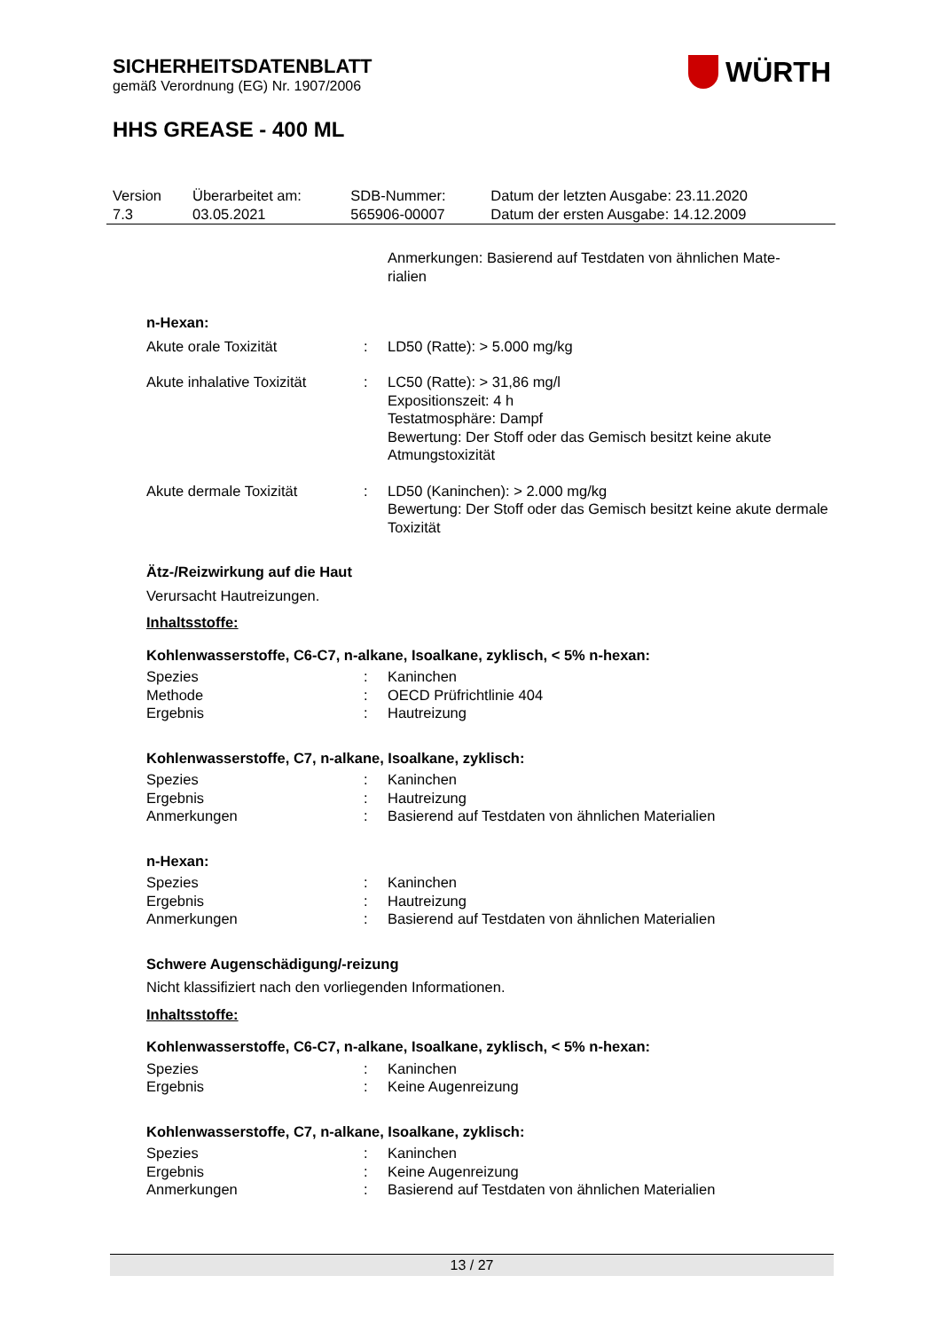SICHERHEITSDATENBLATT
gemäß Verordnung (EG) Nr. 1907/2006
HHS GREASE - 400 ML
WÜRTH
| Version 7.3 | Überarbeitet am: 03.05.2021 | SDB-Nummer: 565906-00007 | Datum der letzten Ausgabe: 23.11.2020 Datum der ersten Ausgabe: 14.12.2009 |
Anmerkungen: Basierend auf Testdaten von ähnlichen Mate-
rialien
n-Hexan:
| Akute orale Toxizität | : | LD50 (Ratte): > 5.000 mg/kg |
| Akute inhalative Toxizität | : | LC50 (Ratte): > 31,86 mg/l Expositionszeit: 4 h Testatmosphäre: Dampf Bewertung: Der Stoff oder das Gemisch besitzt keine akute Atmungstoxizität |
| Akute dermale Toxizität | : | LD50 (Kaninchen): > 2.000 mg/kg Bewertung: Der Stoff oder das Gemisch besitzt keine akute dermale Toxizität |
Ätz-/Reizwirkung auf die Haut
Verursacht Hautreizungen.
Inhaltsstoffe:
Kohlenwasserstoffe, C6-C7, n-alkane, Isoalkane, zyklisch, < 5% n-hexan:
| Spezies | : | Kaninchen |
| Methode | : | OECD Prüfrichtlinie 404 |
| Ergebnis | : | Hautreizung |
Kohlenwasserstoffe, C7, n-alkane, Isoalkane, zyklisch:
| Spezies | : | Kaninchen |
| Ergebnis | : | Hautreizung |
| Anmerkungen | : | Basierend auf Testdaten von ähnlichen Materialien |
n-Hexan:
| Spezies | : | Kaninchen |
| Ergebnis | : | Hautreizung |
| Anmerkungen | : | Basierend auf Testdaten von ähnlichen Materialien |
Schwere Augenschädigung/-reizung
Nicht klassifiziert nach den vorliegenden Informationen.
Inhaltsstoffe:
Kohlenwasserstoffe, C6-C7, n-alkane, Isoalkane, zyklisch, < 5% n-hexan:
| Spezies | : | Kaninchen |
| Ergebnis | : | Keine Augenreizung |
Kohlenwasserstoffe, C7, n-alkane, Isoalkane, zyklisch:
| Spezies | : | Kaninchen |
| Ergebnis | : | Keine Augenreizung |
| Anmerkungen | : | Basierend auf Testdaten von ähnlichen Materialien |
13 / 27